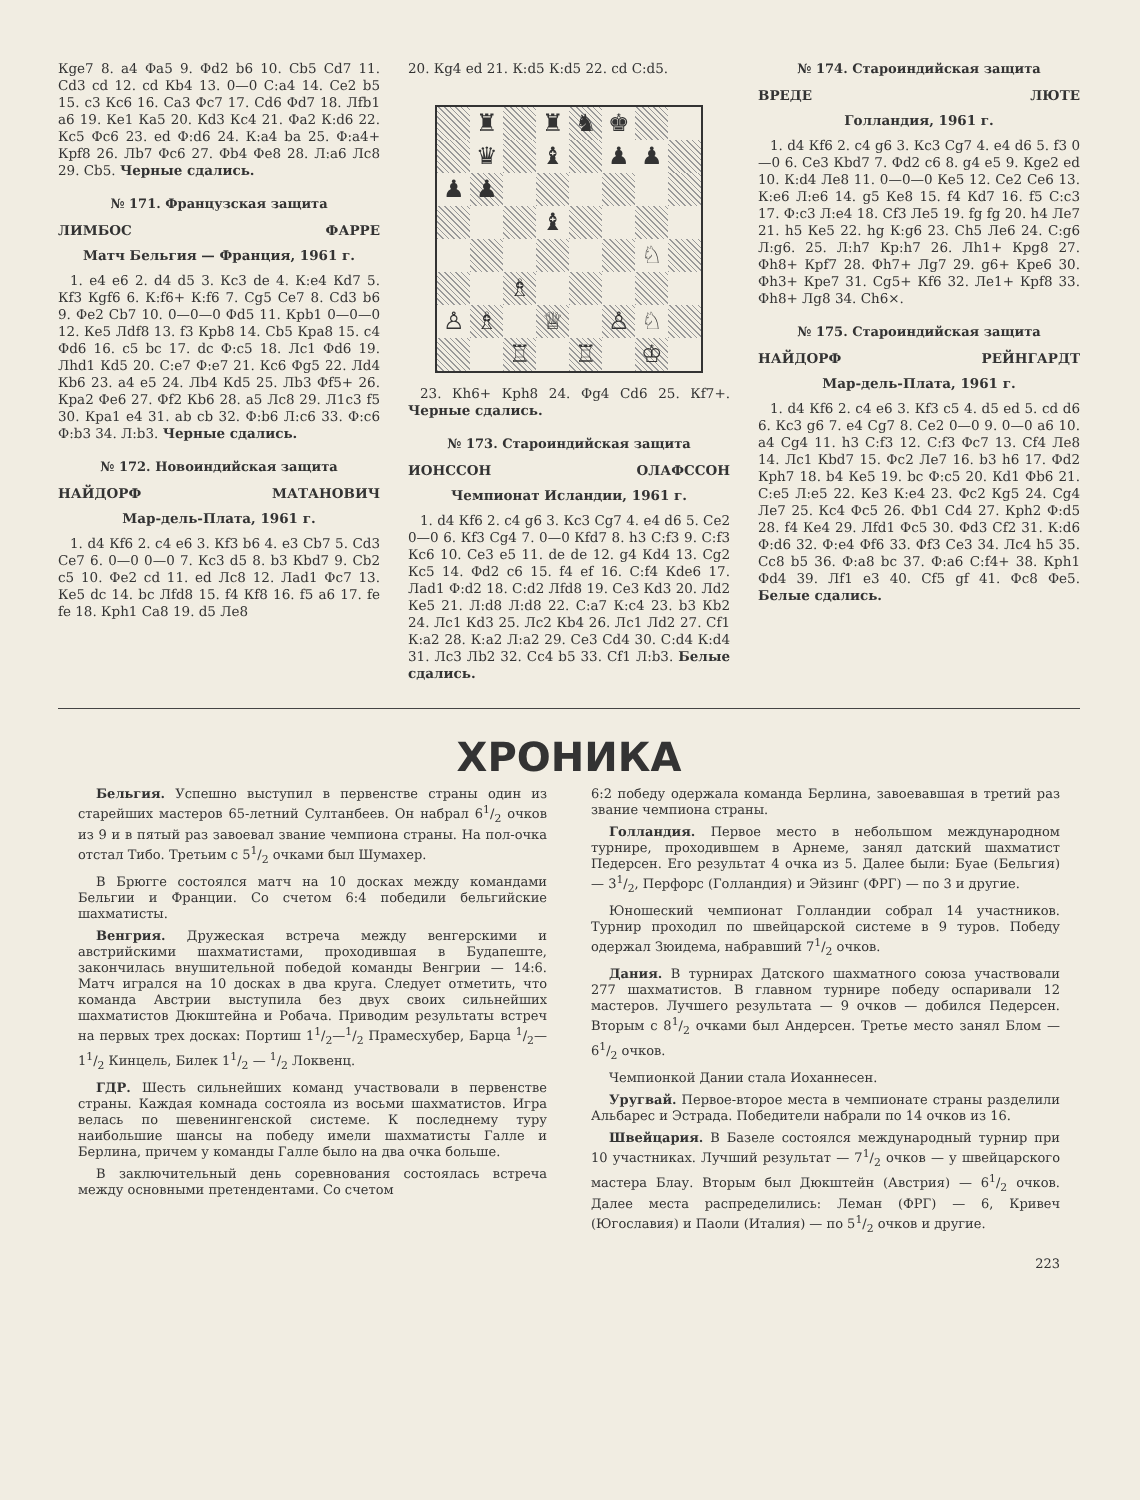Кge7 8. a4 Фa5 9. Фd2 b6 10. Сb5 Сd7 11. Сd3 cd 12. cd Кb4 13. 0—0 С:a4 14. Се2 b5 15. с3 Кс6 16. Сa3 Фс7 17. Сd6 Фd7 18. Лfb1 a6 19. Кe1 Кa5 20. Кd3 Кс4 21. Фa2 К:d6 22. Кс5 Фс6 23. ed Ф:d6 24. К:a4 ba 25. Ф:a4+ Крf8 26. Лb7 Фс6 27. Фb4 Фе8 28. Л:a6 Лс8 29. Сb5. Черные сдались.
№ 171. Французская защита
ЛИМБОС ФАРРЕ
Матч Бельгия — Франция, 1961 г.
1. e4 e6 2. d4 d5 3. Кс3 de 4. К:e4 Кd7 5. Кf3 Кgf6 6. К:f6+ К:f6 7. Сg5 Се7 8. Сd3 b6 9. Фе2 Сb7 10. 0—0—0 Фd5 11. Крb1 0—0—0 12. Кe5 Лdf8 13. f3 Крb8 14. Сb5 Крa8 15. с4 Фd6 16. с5 bc 17. dc Ф:c5 18. Лс1 Фd6 19. Лhd1 Кd5 20. С:e7 Ф:e7 21. Кс6 Фg5 22. Лd4 Кb6 23. a4 e5 24. Лb4 Кd5 25. Лb3 Фf5+ 26. Крa2 Фе6 27. Фf2 Кb6 28. a5 Лс8 29. Л1с3 f5 30. Крa1 e4 31. ab cb 32. Ф:b6 Л:c6 33. Ф:c6 Ф:b3 34. Л:b3. Черные сдались.
№ 172. Новоиндийская защита
НАЙДОРФ МАТАНОВИЧ
Мар-дель-Плата, 1961 г.
1. d4 Кf6 2. с4 e6 3. Кf3 b6 4. e3 Сb7 5. Сd3 Се7 6. 0—0 0—0 7. Кс3 d5 8. b3 Кbd7 9. Сb2 с5 10. Фе2 cd 11. ed Лс8 12. Лad1 Фс7 13. Кe5 dc 14. bc Лfd8 15. f4 Кf8 16. f5 a6 17. fe fe 18. Крh1 Сa8 19. d5 Лe8
20. Кg4 ed 21. К:d5 К:d5 22. cd С:d5.
♜ ♜ ♞ ♚ ♛ ♝ ♟ ♟ ♟ ♟ ♝ ♘ ♗ ♙ ♗ ♕ ♙ ♘ ♖ ♖ ♔
23. Кh6+ Крh8 24. Фg4 Сd6 25. Кf7+. Черные сдались.
№ 173. Староиндийская защита
ИОНССОН ОЛАФССОН
Чемпионат Исландии, 1961 г.
1. d4 Кf6 2. с4 g6 3. Кс3 Сg7 4. e4 d6 5. Се2 0—0 6. Кf3 Сg4 7. 0—0 Кfd7 8. h3 С:f3 9. С:f3 Кс6 10. Се3 e5 11. de de 12. g4 Кd4 13. Сg2 Кс5 14. Фd2 с6 15. f4 ef 16. С:f4 Кde6 17. Лad1 Ф:d2 18. С:d2 Лfd8 19. Се3 Кd3 20. Лd2 Кe5 21. Л:d8 Л:d8 22. С:a7 К:c4 23. b3 Кb2 24. Лс1 Кd3 25. Лс2 Кb4 26. Лс1 Лd2 27. Сf1 К:a2 28. К:a2 Л:a2 29. Се3 Сd4 30. С:d4 К:d4 31. Лс3 Лb2 32. Сс4 b5 33. Сf1 Л:b3. Белые сдались.
№ 174. Староиндийская защита
ВРЕДЕ ЛЮТЕ
Голландия, 1961 г.
1. d4 Кf6 2. с4 g6 3. Кс3 Сg7 4. e4 d6 5. f3 0—0 6. Се3 Кbd7 7. Фd2 с6 8. g4 e5 9. Кge2 ed 10. К:d4 Лe8 11. 0—0—0 Кe5 12. Се2 Се6 13. К:e6 Л:e6 14. g5 Кe8 15. f4 Кd7 16. f5 С:c3 17. Ф:c3 Л:e4 18. Сf3 Лe5 19. fg fg 20. h4 Лe7 21. h5 Кe5 22. hg К:g6 23. Сh5 Лe6 24. С:g6 Л:g6. 25. Л:h7 Кр:h7 26. Лh1+ Крg8 27. Фh8+ Крf7 28. Фh7+ Лg7 29. g6+ Крe6 30. Фh3+ Крe7 31. Сg5+ Кf6 32. Лe1+ Крf8 33. Фh8+ Лg8 34. Сh6×.
№ 175. Староиндийская защита
НАЙДОРФ РЕЙНГАРДТ
Мар-дель-Плата, 1961 г.
1. d4 Кf6 2. с4 e6 3. Кf3 с5 4. d5 ed 5. cd d6 6. Кс3 g6 7. e4 Сg7 8. Се2 0—0 9. 0—0 a6 10. a4 Сg4 11. h3 С:f3 12. С:f3 Фс7 13. Сf4 Лe8 14. Лс1 Кbd7 15. Фс2 Лe7 16. b3 h6 17. Фd2 Крh7 18. b4 Кe5 19. bc Ф:c5 20. Кd1 Фb6 21. С:e5 Л:e5 22. Кe3 К:e4 23. Фс2 Кg5 24. Сg4 Лe7 25. Кс4 Фс5 26. Фb1 Сd4 27. Крh2 Ф:d5 28. f4 Кe4 29. Лfd1 Фс5 30. Фd3 Сf2 31. К:d6 Ф:d6 32. Ф:e4 Фf6 33. Фf3 Се3 34. Лс4 h5 35. Сс8 b5 36. Ф:a8 bc 37. Ф:a6 С:f4+ 38. Крh1 Фd4 39. Лf1 e3 40. Сf5 gf 41. Фс8 Фe5. Белые сдались.
ХРОНИКА
Бельгия. Успешно выступил в первенстве страны один из старейших мастеров 65-летний Султанбеев. Он набрал 61/2 очков из 9 и в пятый раз завоевал звание чемпиона страны. На пол-очка отстал Тибо. Третьим с 51/2 очками был Шумахер.
В Брюгге состоялся матч на 10 досках между командами Бельгии и Франции. Со счетом 6:4 победили бельгийские шахматисты.
Венгрия. Дружеская встреча между венгерскими и австрийскими шахматистами, проходившая в Будапеште, закончилась внушительной победой команды Венгрии — 14:6. Матч игрался на 10 досках в два круга. Следует отметить, что команда Австрии выступила без двух своих сильнейших шахматистов Дюкштейна и Робача. Приводим результаты встреч на первых трех досках: Портиш 11/2—1/2 Прамесхубер, Барца 1/2—11/2 Кинцель, Билек 11/2 — 1/2 Локвенц.
ГДР. Шесть сильнейших команд участвовали в первенстве страны. Каждая комнада состояла из восьми шахматистов. Игра велась по шевенингенской системе. К последнему туру наибольшие шансы на победу имели шахматисты Галле и Берлина, причем у команды Галле было на два очка больше.
В заключительный день соревнования состоялась встреча между основными претендентами. Со счетом
6:2 победу одержала команда Берлина, завоевавшая в третий раз звание чемпиона страны.
Голландия. Первое место в небольшом международном турнире, проходившем в Арнеме, занял датский шахматист Педерсен. Его результат 4 очка из 5. Далее были: Буае (Бельгия) — 31/2, Перфорс (Голландия) и Эйзинг (ФРГ) — по 3 и другие.
Юношеский чемпионат Голландии собрал 14 участников. Турнир проходил по швейцарской системе в 9 туров. Победу одержал Зюидема, набравший 71/2 очков.
Дания. В турнирах Датского шахматного союза участвовали 277 шахматистов. В главном турнире победу оспаривали 12 мастеров. Лучшего результата — 9 очков — добился Педерсен. Вторым с 81/2 очками был Андерсен. Третье место занял Блом — 61/2 очков.
Чемпионкой Дании стала Иоханнесен.
Уругвай. Первое-второе места в чемпионате страны разделили Альбарес и Эстрада. Победители набрали по 14 очков из 16.
Швейцария. В Базеле состоялся международный турнир при 10 участниках. Лучший результат — 71/2 очков — у швейцарского мастера Блау. Вторым был Дюкштейн (Австрия) — 61/2 очков. Далее места распределились: Леман (ФРГ) — 6, Кривеч (Югославия) и Паоли (Италия) — по 51/2 очков и другие.
223